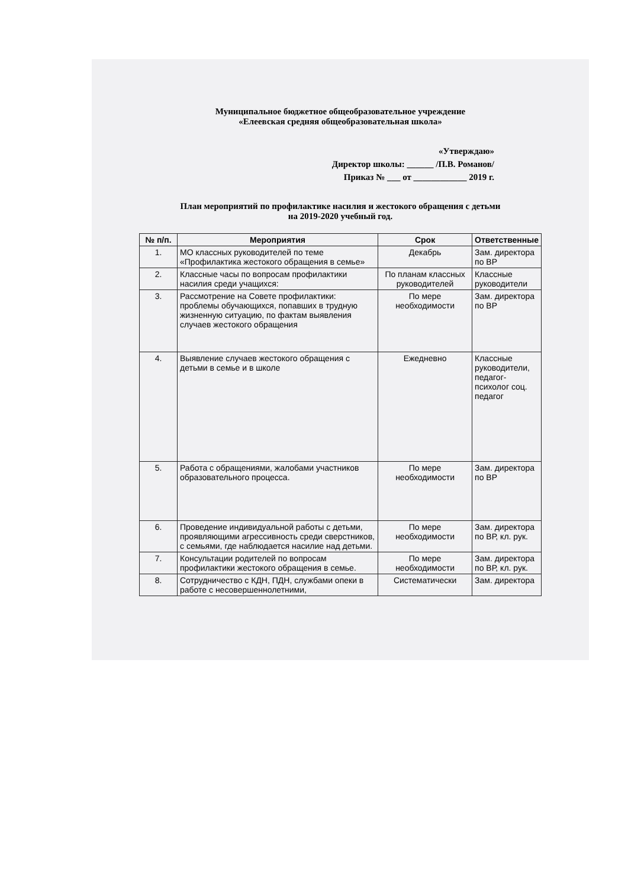Муниципальное бюджетное общеобразовательное учреждение
«Елеевская средняя общеобразовательная школа»
«Утверждаю»
Директор школы: ______ /П.В. Романов/
Приказ № ___ от ____________ 2019 г.
План мероприятий по профилактике насилия и жестокого обращения с детьми
на 2019-2020 учебный год.
| № п/п. | Мероприятия | Срок | Ответственные |
| --- | --- | --- | --- |
| 1. | МО классных руководителей по теме «Профилактика жестокого обращения в семье» | Декабрь | Зам. директора по ВР |
| 2. | Классные часы по вопросам профилактики насилия среди учащихся: | По планам классных руководителей | Классные руководители |
| 3. | Рассмотрение на Совете профилактики: проблемы обучающихся, попавших в трудную жизненную ситуацию, по фактам выявления случаев жестокого обращения | По мере необходимости | Зам. директора по ВР |
| 4. | Выявление случаев жестокого обращения с детьми в семье и в школе | Ежедневно | Классные руководители, педагог-психолог соц. педагог |
| 5. | Работа с обращениями, жалобами участников образовательного процесса. | По мере необходимости | Зам. директора по ВР |
| 6. | Проведение индивидуальной работы с детьми, проявляющими агрессивность среди сверстников, с семьями, где наблюдается насилие над детьми. | По мере необходимости | Зам. директора по ВР, кл. рук. |
| 7. | Консультации родителей по вопросам профилактики жестокого обращения в семье. | По мере необходимости | Зам. директора по ВР, кл. рук. |
| 8. | Сотрудничество с КДН, ПДН, службами опеки в работе с несовершеннолетними, | Систематически | Зам. директора |